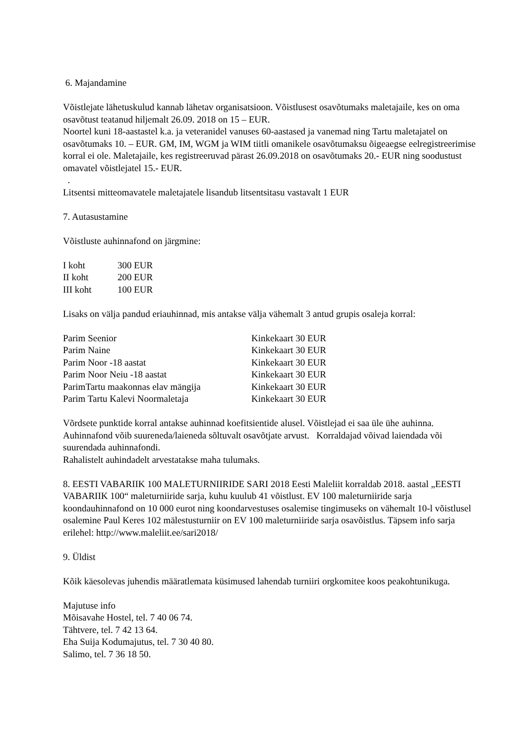6. Majandamine
Võistlejate lähetuskulud kannab lähetav organisatsioon. Võistlusest osavõtumaks maletajaile, kes on oma osavõtust teatanud hiljemalt 26.09. 2018 on 15 – EUR.
Noortel kuni 18-aastastel k.a. ja veteranidel vanuses 60-aastased ja vanemad ning Tartu maletajatel on osavõtumaks 10. – EUR. GM, IM, WGM ja WIM tiitli omanikele osavõtumaksu õigeaegse eelregistreerimise korral ei ole. Maletajaile, kes registreeruvad pärast 26.09.2018 on osavõtumaks 20.- EUR ning soodustust omavatel võistlejatel 15.- EUR.
.
Litsentsi mitteomavatele maletajatele lisandub litsentsitasu vastavalt 1 EUR
7. Autasustamine
Võistluste auhinnafond on järgmine:
| I koht | 300 EUR |
| II koht | 200 EUR |
| III koht | 100 EUR |
Lisaks on välja pandud eriauhinnad, mis antakse välja vähemalt 3 antud grupis osaleja korral:
| Parim Seenior | Kinkekaart 30 EUR |
| Parim Naine | Kinkekaart 30 EUR |
| Parim Noor -18 aastat | Kinkekaart 30 EUR |
| Parim Noor Neiu -18 aastat | Kinkekaart 30 EUR |
| ParimTartu maakonnas elav mängija | Kinkekaart 30 EUR |
| Parim Tartu Kalevi Noormaletaja | Kinkekaart 30 EUR |
Võrdsete punktide korral antakse auhinnad koefitsientide alusel. Võistlejad ei saa üle ühe auhinna. Auhinnafond võib suureneda/laieneda sõltuvalt osavõtjate arvust. Korraldajad võivad laiendada või suurendada auhinnafondi.
Rahalistelt auhindadelt arvestatakse maha tulumaks.
8. EESTI VABARIIK 100 MALETURNIIRIDE SARI 2018 Eesti Maleliit korraldab 2018. aastal „EESTI VABARIIK 100“ maleturniiride sarja, kuhu kuulub 41 võistlust. EV 100 maleturniiride sarja koondauhinnafond on 10 000 eurot ning koondarvestuses osalemise tingimuseks on vähemalt 10-l võistlusel osalemine Paul Keres 102 mälestusturniir on EV 100 maleturniiride sarja osavõistlus. Täpsem info sarja erilehel: http://www.maleliit.ee/sari2018/
9. Üldist
Kõik käesolevas juhendis määratlemata küsimused lahendab turniiri orgkomitee koos peakohtunikuga.
Majutuse info
Mõisavahe Hostel, tel. 7 40 06 74.
Tähtvere, tel. 7 42 13 64.
Eha Suija Kodumajutus, tel. 7 30 40 80.
Salimo, tel. 7 36 18 50.